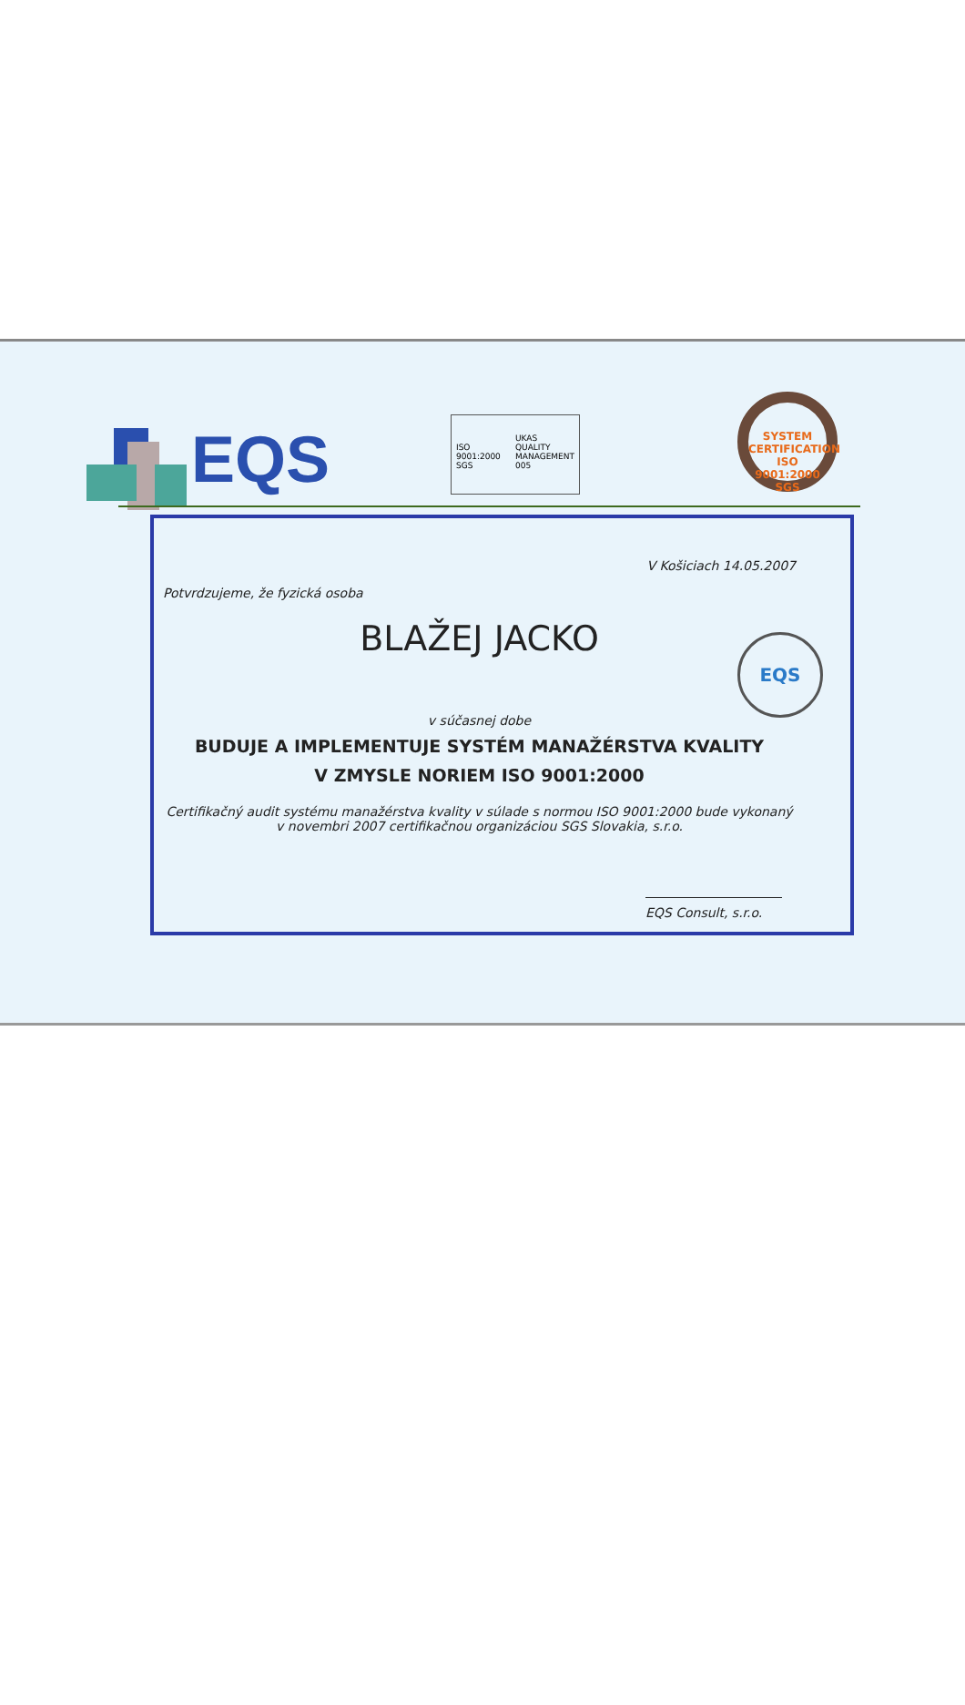EQS
ISO 9001:2000 SGS UKAS QUALITY MANAGEMENT 005
SYSTEM CERTIFICATION
ISO 9001:2000 SGS
V Košiciach 14.05.2007
Potvrdzujeme, že fyzická osoba
BLAŽEJ JACKO
EQS
v súčasnej dobe
BUDUJE A IMPLEMENTUJE SYSTÉM MANAŽÉRSTVA KVALITY
V ZMYSLE NORIEM ISO 9001:2000
Certifikačný audit systému manažérstva kvality v súlade s normou ISO 9001:2000 bude vykonaný
v novembri 2007 certifikačnou organizáciou SGS Slovakia, s.r.o.
EQS Consult, s.r.o.